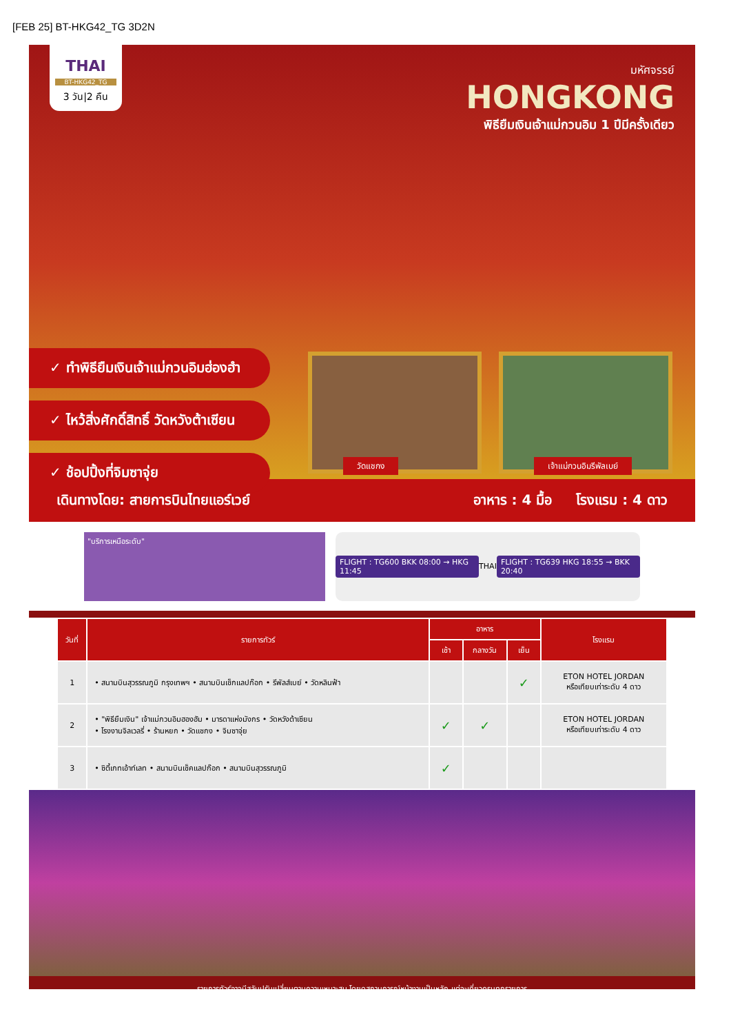[FEB 25] BT-HKG42_TG 3D2N
THAI
BT-HKG42_TG
3 วัน|2 คืน
มหัศจรรย์
HONGKONG
พิธียืมเงินเจ้าแม่กวนอิม 1 ปีมีครั้งเดียว
✓ ทำพิธียืมเงินเจ้าแม่กวนอิมฮ่องฮำ
✓ ไหว้สิ่งศักดิ์สิทธิ์ วัดหวังต้าเซียน
✓ ช้อปปิ้งที่จิมซาจุ่ย
วัดแชกง
เจ้าแม่กวนอิมรีพัลเบย์
เดินทางโดย: สายการบินไทยแอร์เวย์ อาหาร : 4 มื้อ โรงแรม : 4 ดาว
"บริการเหนือระดับ"
FLIGHT : TG600 BKK 08:00 → HKG 11:45 THAI FLIGHT : TG639 HKG 18:55 → BKK 20:40
| วันที่ | รายการทัวร์ | อาหาร | | | โรงแรม |
| --- | --- | --- | --- | --- | --- |
| | | เช้า | กลางวัน | เย็น | |
| 1 | • สนามบินสุวรรณภูมิ กรุงเทพฯ • สนามบินเช็กแลปก๊อก • รีพัลส์เบย์ • วัดหลินฟ้า | | | ✓ | ETON HOTEL JORDAN หรือเทียบเท่าระดับ 4 ดาว |
| 2 | • "พิธียืมเงิน" เจ้าแม่กวนอิมฮองฮัม • มารดาแห่งมังกร • วัดหวังต้าเซียน • โรงงานจิลเวลรี่ • ร้านหยก • วัดแชกง • จิมซาจุ่ย | ✓ | ✓ | | ETON HOTEL JORDAN หรือเทียบเท่าระดับ 4 ดาว |
| 3 | • ซิตี้เกทเอ้าท์เลท • สนามบินเช็คแลปก๊อก • สนามบินสุวรรณภูมิ | ✓ | | | |
รายการทัวร์อาจมีสลับปรับเปลี่ยนตามความเหมาะสม โดยดูสถานการณ์หน้างานเป็นหลัก แต่จะเที่ยวครบทุกรายการ